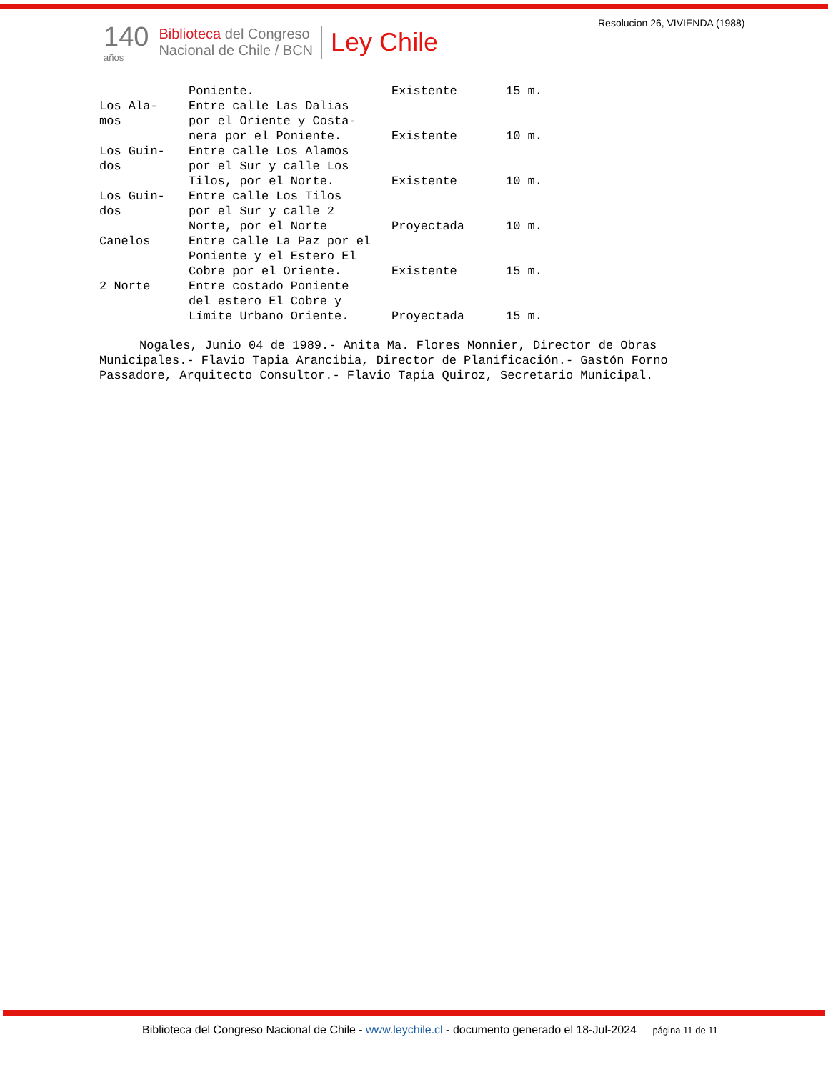Resolucion 26, VIVIENDA (1988)
140
años
Biblioteca del Congreso
Nacional de Chile / BCN
Ley Chile
| | Poniente. | Existente | 15 m. |
| Los Ala- mos | Entre calle Las Dalias por el Oriente y Costa- nera por el Poniente. | Existente | 10 m. |
| Los Guin- dos | Entre calle Los Alamos por el Sur y calle Los Tilos, por el Norte. | Existente | 10 m. |
| Los Guin- dos | Entre calle Los Tilos por el Sur y calle 2 Norte, por el Norte | Proyectada | 10 m. |
| Canelos | Entre calle La Paz por el Poniente y el Estero El Cobre por el Oriente. | Existente | 15 m. |
| 2 Norte | Entre costado Poniente del estero El Cobre y Límite Urbano Oriente. | Proyectada | 15 m. |
Nogales, Junio 04 de 1989.- Anita Ma. Flores Monnier, Director de Obras Municipales.- Flavio Tapia Arancibia, Director de Planificación.- Gastón Forno Passadore, Arquitecto Consultor.- Flavio Tapia Quiroz, Secretario Municipal.
Biblioteca del Congreso Nacional de Chile - www.leychile.cl - documento generado el 18-Jul-2024 página 11 de 11